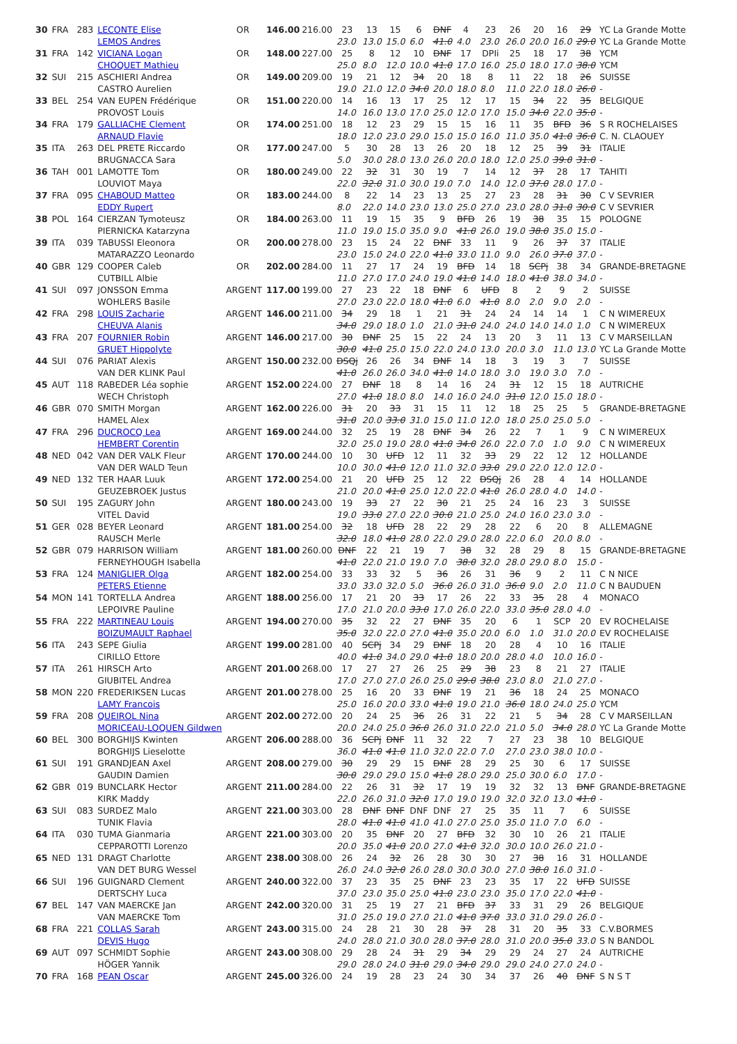| 30 | FRA | 283 | LECONTE Elise | OR | 146.00 | 216.00 | 23 | 13 | 15 | 6 | DNF | 4 | 23 | 26 | 20 | 16 | 29 | YC La Grande Motte |
| | | | LEMOS Andres | | | | 23.0 | 13.0 | 15.0 | 6.0 | 41.0 | 4.0 | 23.0 | 26.0 | 20.0 | 16.0 | 29.0 | YC La Grande Motte |
| 31 | FRA | 142 | VICIANA Logan | OR | 148.00 | 227.00 | 25 | 8 | 12 | 10 | DNF | 17 | DPIi | 25 | 18 | 17 | 38 | YCM |
| | | | CHOQUET Mathieu | | | | 25.0 | 8.0 | 12.0 | 10.0 | 41.0 | 17.0 | 16.0 | 25.0 | 18.0 | 17.0 | 38.0 | YCM |
| 32 | SUI | 215 | ASCHIERI Andrea | OR | 149.00 | 209.00 | 19 | 21 | 12 | 34 | 20 | 18 | 8 | 11 | 22 | 18 | 26 | SUISSE |
| | | | CASTRO Aurelien | | | | 19.0 | 21.0 | 12.0 | 34.0 | 20.0 | 18.0 | 8.0 | 11.0 | 22.0 | 18.0 | 26.0 | - |
| 33 | BEL | 254 | VAN EUPEN Frédérique | OR | 151.00 | 220.00 | 14 | 16 | 13 | 17 | 25 | 12 | 17 | 15 | 34 | 22 | 35 | BELGIQUE |
| | | | PROVOST Louis | | | | 14.0 | 16.0 | 13.0 | 17.0 | 25.0 | 12.0 | 17.0 | 15.0 | 34.0 | 22.0 | 35.0 | - |
| 34 | FRA | 179 | GALLIACHE Clement | OR | 174.00 | 251.00 | 18 | 12 | 23 | 29 | 15 | 15 | 16 | 11 | 35 | BFD | 36 | S R ROCHELAISES |
| | | | ARNAUD Flavie | | | | 18.0 | 12.0 | 23.0 | 29.0 | 15.0 | 15.0 | 16.0 | 11.0 | 35.0 | 41.0 | 36.0 | C. N. CLAOUEY |
| 35 | ITA | 263 | DEL PRETE Riccardo | OR | 177.00 | 247.00 | 5 | 30 | 28 | 13 | 26 | 20 | 18 | 12 | 25 | 39 | 31 | ITALIE |
| | | | BRUGNACCA Sara | | | | 5.0 | 30.0 | 28.0 | 13.0 | 26.0 | 20.0 | 18.0 | 12.0 | 25.0 | 39.0 | 31.0 | - |
| 36 | TAH | 001 | LAMOTTE Tom | OR | 180.00 | 249.00 | 22 | 32 | 31 | 30 | 19 | 7 | 14 | 12 | 37 | 28 | 17 | TAHITI |
| | | | LOUVIOT Maya | | | | 22.0 | 32.0 | 31.0 | 30.0 | 19.0 | 7.0 | 14.0 | 12.0 | 37.0 | 28.0 | 17.0 | - |
| 37 | FRA | 095 | CHABOUD Matteo | OR | 183.00 | 244.00 | 8 | 22 | 14 | 23 | 13 | 25 | 27 | 23 | 28 | 31 | 30 | C V SEVRIER |
| | | | EDDY Rupert | | | | 8.0 | 22.0 | 14.0 | 23.0 | 13.0 | 25.0 | 27.0 | 23.0 | 28.0 | 31.0 | 30.0 | C V SEVRIER |
| 38 | POL | 164 | CIERZAN Tymoteusz | OR | 184.00 | 263.00 | 11 | 19 | 15 | 35 | 9 | BFD | 26 | 19 | 38 | 35 | 15 | POLOGNE |
| | | | PIERNICKA Katarzyna | | | | 11.0 | 19.0 | 15.0 | 35.0 | 9.0 | 41.0 | 26.0 | 19.0 | 38.0 | 35.0 | 15.0 | - |
| 39 | ITA | 039 | TABUSSI Eleonora | OR | 200.00 | 278.00 | 23 | 15 | 24 | 22 | DNF | 33 | 11 | 9 | 26 | 37 | 37 | ITALIE |
| | | | MATARAZZO Leonardo | | | | 23.0 | 15.0 | 24.0 | 22.0 | 41.0 | 33.0 | 11.0 | 9.0 | 26.0 | 37.0 | 37.0 | - |
| 40 | GBR | 129 | COOPER Caleb | OR | 202.00 | 284.00 | 11 | 27 | 17 | 24 | 19 | BFD | 14 | 18 | SCPj | 38 | 34 | GRANDE-BRETAGNE |
| | | | CUTBILL Albie | | | | 11.0 | 27.0 | 17.0 | 24.0 | 19.0 | 41.0 | 14.0 | 18.0 | 41.0 | 38.0 | 34.0 | - |
| 41 | SUI | 097 | JONSSON Emma | ARGENT | 117.00 | 199.00 | 27 | 23 | 22 | 18 | DNF | 6 | UFD | 8 | 2 | 9 | 2 | SUISSE |
| | | | WOHLERS Basile | | | | 27.0 | 23.0 | 22.0 | 18.0 | 41.0 | 6.0 | 41.0 | 8.0 | 2.0 | 9.0 | 2.0 | - |
| 42 | FRA | 298 | LOUIS Zacharie | ARGENT | 146.00 | 211.00 | 34 | 29 | 18 | 1 | 21 | 31 | 24 | 24 | 14 | 14 | 1 | C N WIMEREUX |
| | | | CHEUVA Alanis | | | | 34.0 | 29.0 | 18.0 | 1.0 | 21.0 | 31.0 | 24.0 | 24.0 | 14.0 | 14.0 | 1.0 | C N WIMEREUX |
| 43 | FRA | 207 | FOURNIER Robin | ARGENT | 146.00 | 217.00 | 30 | DNF | 25 | 15 | 22 | 24 | 13 | 20 | 3 | 11 | 13 | C V MARSEILLAN |
| | | | GRUET Hippolyte | | | | 30.0 | 41.0 | 25.0 | 15.0 | 22.0 | 24.0 | 13.0 | 20.0 | 3.0 | 11.0 | 13.0 | YC La Grande Motte |
| 44 | SUI | 076 | PARIAT Alexis | ARGENT | 150.00 | 232.00 | DSQj | 26 | 26 | 34 | DNF | 14 | 18 | 3 | 19 | 3 | 7 | SUISSE |
| | | | VAN DER KLINK Paul | | | | 41.0 | 26.0 | 26.0 | 34.0 | 41.0 | 14.0 | 18.0 | 3.0 | 19.0 | 3.0 | 7.0 | - |
| 45 | AUT | 118 | RABEDER Léa sophie | ARGENT | 152.00 | 224.00 | 27 | DNF | 18 | 8 | 14 | 16 | 24 | 31 | 12 | 15 | 18 | AUTRICHE |
| | | | WECH Christoph | | | | 27.0 | 41.0 | 18.0 | 8.0 | 14.0 | 16.0 | 24.0 | 31.0 | 12.0 | 15.0 | 18.0 | - |
| 46 | GBR | 070 | SMITH Morgan | ARGENT | 162.00 | 226.00 | 31 | 20 | 33 | 31 | 15 | 11 | 12 | 18 | 25 | 25 | 5 | GRANDE-BRETAGNE |
| | | | HAMEL Alex | | | | 31.0 | 20.0 | 33.0 | 31.0 | 15.0 | 11.0 | 12.0 | 18.0 | 25.0 | 25.0 | 5.0 | - |
| 47 | FRA | 296 | DUCROCQ Lea | ARGENT | 169.00 | 244.00 | 32 | 25 | 19 | 28 | DNF | 34 | 26 | 22 | 7 | 1 | 9 | C N WIMEREUX |
| | | | HEMBERT Corentin | | | | 32.0 | 25.0 | 19.0 | 28.0 | 41.0 | 34.0 | 26.0 | 22.0 | 7.0 | 1.0 | 9.0 | C N WIMEREUX |
| 48 | NED | 042 | VAN DER VALK Fleur | ARGENT | 170.00 | 244.00 | 10 | 30 | UFD | 12 | 11 | 32 | 33 | 29 | 22 | 12 | 12 | HOLLANDE |
| | | | VAN DER WALD Teun | | | | 10.0 | 30.0 | 41.0 | 12.0 | 11.0 | 32.0 | 33.0 | 29.0 | 22.0 | 12.0 | 12.0 | - |
| 49 | NED | 132 | TER HAAR Luuk | ARGENT | 172.00 | 254.00 | 21 | 20 | UFD | 25 | 12 | 22 | DSQj | 26 | 28 | 4 | 14 | HOLLANDE |
| | | | GEUZEBROEK Justus | | | | 21.0 | 20.0 | 41.0 | 25.0 | 12.0 | 22.0 | 41.0 | 26.0 | 28.0 | 4.0 | 14.0 | - |
| 50 | SUI | 195 | ZAGURY John | ARGENT | 180.00 | 243.00 | 19 | 33 | 27 | 22 | 30 | 21 | 25 | 24 | 16 | 23 | 3 | SUISSE |
| | | | VITEL David | | | | 19.0 | 33.0 | 27.0 | 22.0 | 30.0 | 21.0 | 25.0 | 24.0 | 16.0 | 23.0 | 3.0 | - |
| 51 | GER | 028 | BEYER Leonard | ARGENT | 181.00 | 254.00 | 32 | 18 | UFD | 28 | 22 | 29 | 28 | 22 | 6 | 20 | 8 | ALLEMAGNE |
| | | | RAUSCH Merle | | | | 32.0 | 18.0 | 41.0 | 28.0 | 22.0 | 29.0 | 28.0 | 22.0 | 6.0 | 20.0 | 8.0 | - |
| 52 | GBR | 079 | HARRISON William | ARGENT | 181.00 | 260.00 | DNF | 22 | 21 | 19 | 7 | 38 | 32 | 28 | 29 | 8 | 15 | GRANDE-BRETAGNE |
| | | | FERNEYHOUGH Isabella | | | | 41.0 | 22.0 | 21.0 | 19.0 | 7.0 | 38.0 | 32.0 | 28.0 | 29.0 | 8.0 | 15.0 | - |
| 53 | FRA | 124 | MANIGLIER Olga | ARGENT | 182.00 | 254.00 | 33 | 33 | 32 | 5 | 36 | 26 | 31 | 36 | 9 | 2 | 11 | C N NICE |
| | | | PETERS Etienne | | | | 33.0 | 33.0 | 32.0 | 5.0 | 36.0 | 26.0 | 31.0 | 36.0 | 9.0 | 2.0 | 11.0 | C N BAUDUEN |
| 54 | MON | 141 | TORTELLA Andrea | ARGENT | 188.00 | 256.00 | 17 | 21 | 20 | 33 | 17 | 26 | 22 | 33 | 35 | 28 | 4 | MONACO |
| | | | LEPOIVRE Pauline | | | | 17.0 | 21.0 | 20.0 | 33.0 | 17.0 | 26.0 | 22.0 | 33.0 | 35.0 | 28.0 | 4.0 | - |
| 55 | FRA | 222 | MARTINEAU Louis | ARGENT | 194.00 | 270.00 | 35 | 32 | 22 | 27 | DNF | 35 | 20 | 6 | 1 | SCP | 20 | EV ROCHELAISE |
| | | | BOIZUMAULT Raphael | | | | 35.0 | 32.0 | 22.0 | 27.0 | 41.0 | 35.0 | 20.0 | 6.0 | 1.0 | 31.0 | 20.0 | EV ROCHELAISE |
| 56 | ITA | 243 | SEPE Giulia | ARGENT | 199.00 | 281.00 | 40 | SCPj | 34 | 29 | DNF | 18 | 20 | 28 | 4 | 10 | 16 | ITALIE |
| | | | CIRILLO Ettore | | | | 40.0 | 41.0 | 34.0 | 29.0 | 41.0 | 18.0 | 20.0 | 28.0 | 4.0 | 10.0 | 16.0 | - |
| 57 | ITA | 261 | HIRSCH Arto | ARGENT | 201.00 | 268.00 | 17 | 27 | 27 | 26 | 25 | 29 | 38 | 23 | 8 | 21 | 27 | ITALIE |
| | | | GIUBITEL Andrea | | | | 17.0 | 27.0 | 27.0 | 26.0 | 25.0 | 29.0 | 38.0 | 23.0 | 8.0 | 21.0 | 27.0 | - |
| 58 | MON | 220 | FREDERIKSEN Lucas | ARGENT | 201.00 | 278.00 | 25 | 16 | 20 | 33 | DNF | 19 | 21 | 36 | 18 | 24 | 25 | MONACO |
| | | | LAMY Francois | | | | 25.0 | 16.0 | 20.0 | 33.0 | 41.0 | 19.0 | 21.0 | 36.0 | 18.0 | 24.0 | 25.0 | YCM |
| 59 | FRA | 208 | QUEIROL Nina | ARGENT | 202.00 | 272.00 | 20 | 24 | 25 | 36 | 26 | 31 | 22 | 21 | 5 | 34 | 28 | C V MARSEILLAN |
| | | | MORICEAU-LOQUEN Gildwen | | | | 20.0 | 24.0 | 25.0 | 36.0 | 26.0 | 31.0 | 22.0 | 21.0 | 5.0 | 34.0 | 28.0 | YC La Grande Motte |
| 60 | BEL | 300 | BORGHIJS Kwinten | ARGENT | 206.00 | 288.00 | 36 | SCPj | DNF | 11 | 32 | 22 | 7 | 27 | 23 | 38 | 10 | BELGIQUE |
| | | | BORGHIJS Lieselotte | | | | 36.0 | 41.0 | 41.0 | 11.0 | 32.0 | 22.0 | 7.0 | 27.0 | 23.0 | 38.0 | 10.0 | - |
| 61 | SUI | 191 | GRANDJEAN Axel | ARGENT | 208.00 | 279.00 | 30 | 29 | 29 | 15 | DNF | 28 | 29 | 25 | 30 | 6 | 17 | SUISSE |
| | | | GAUDIN Damien | | | | 30.0 | 29.0 | 29.0 | 15.0 | 41.0 | 28.0 | 29.0 | 25.0 | 30.0 | 6.0 | 17.0 | - |
| 62 | GBR | 019 | BUNCLARK Hector | ARGENT | 211.00 | 284.00 | 22 | 26 | 31 | 32 | 17 | 19 | 19 | 32 | 32 | 13 | DNF | GRANDE-BRETAGNE |
| | | | KIRK Maddy | | | | 22.0 | 26.0 | 31.0 | 32.0 | 17.0 | 19.0 | 19.0 | 32.0 | 32.0 | 13.0 | 41.0 | - |
| 63 | SUI | 083 | SURDEZ Malo | ARGENT | 221.00 | 303.00 | 28 | DNF | DNF | DNF | DNF | 27 | 25 | 35 | 11 | 7 | 6 | SUISSE |
| | | | TUNIK Flavia | | | | 28.0 | 41.0 | 41.0 | 41.0 | 41.0 | 27.0 | 25.0 | 35.0 | 11.0 | 7.0 | 6.0 | - |
| 64 | ITA | 030 | TUMA Gianmaria | ARGENT | 221.00 | 303.00 | 20 | 35 | DNF | 20 | 27 | BFD | 32 | 30 | 10 | 26 | 21 | ITALIE |
| | | | CEPPAROTTI Lorenzo | | | | 20.0 | 35.0 | 41.0 | 20.0 | 27.0 | 41.0 | 32.0 | 30.0 | 10.0 | 26.0 | 21.0 | - |
| 65 | NED | 131 | DRAGT Charlotte | ARGENT | 238.00 | 308.00 | 26 | 24 | 32 | 26 | 28 | 30 | 30 | 27 | 38 | 16 | 31 | HOLLANDE |
| | | | VAN DET BURG Wessel | | | | 26.0 | 24.0 | 32.0 | 26.0 | 28.0 | 30.0 | 30.0 | 27.0 | 38.0 | 16.0 | 31.0 | - |
| 66 | SUI | 196 | GUIGNARD Clement | ARGENT | 240.00 | 322.00 | 37 | 23 | 35 | 25 | DNF | 23 | 23 | 35 | 17 | 22 | UFD | SUISSE |
| | | | DERTSCHY Luca | | | | 37.0 | 23.0 | 35.0 | 25.0 | 41.0 | 23.0 | 23.0 | 35.0 | 17.0 | 22.0 | 41.0 | - |
| 67 | BEL | 147 | VAN MAERCKE Jan | ARGENT | 242.00 | 320.00 | 31 | 25 | 19 | 27 | 21 | BFD | 37 | 33 | 31 | 29 | 26 | BELGIQUE |
| | | | VAN MAERCKE Tom | | | | 31.0 | 25.0 | 19.0 | 27.0 | 21.0 | 41.0 | 37.0 | 33.0 | 31.0 | 29.0 | 26.0 | - |
| 68 | FRA | 221 | COLLAS Sarah | ARGENT | 243.00 | 315.00 | 24 | 28 | 21 | 30 | 28 | 37 | 28 | 31 | 20 | 35 | 33 | C.V.BORMES |
| | | | DEVIS Hugo | | | | 24.0 | 28.0 | 21.0 | 30.0 | 28.0 | 37.0 | 28.0 | 31.0 | 20.0 | 35.0 | 33.0 | S N BANDOL |
| 69 | AUT | 097 | SCHMIDT Sophie | ARGENT | 243.00 | 308.00 | 29 | 28 | 24 | 31 | 29 | 34 | 29 | 29 | 24 | 27 | 24 | AUTRICHE |
| | | | HÖGER Yannik | | | | 29.0 | 28.0 | 24.0 | 31.0 | 29.0 | 34.0 | 29.0 | 29.0 | 24.0 | 27.0 | 24.0 | - |
| 70 | FRA | 168 | PEAN Oscar | ARGENT | 245.00 | 326.00 | 24 | 19 | 28 | 23 | 24 | 30 | 34 | 37 | 26 | 40 | DNF | S N S T |